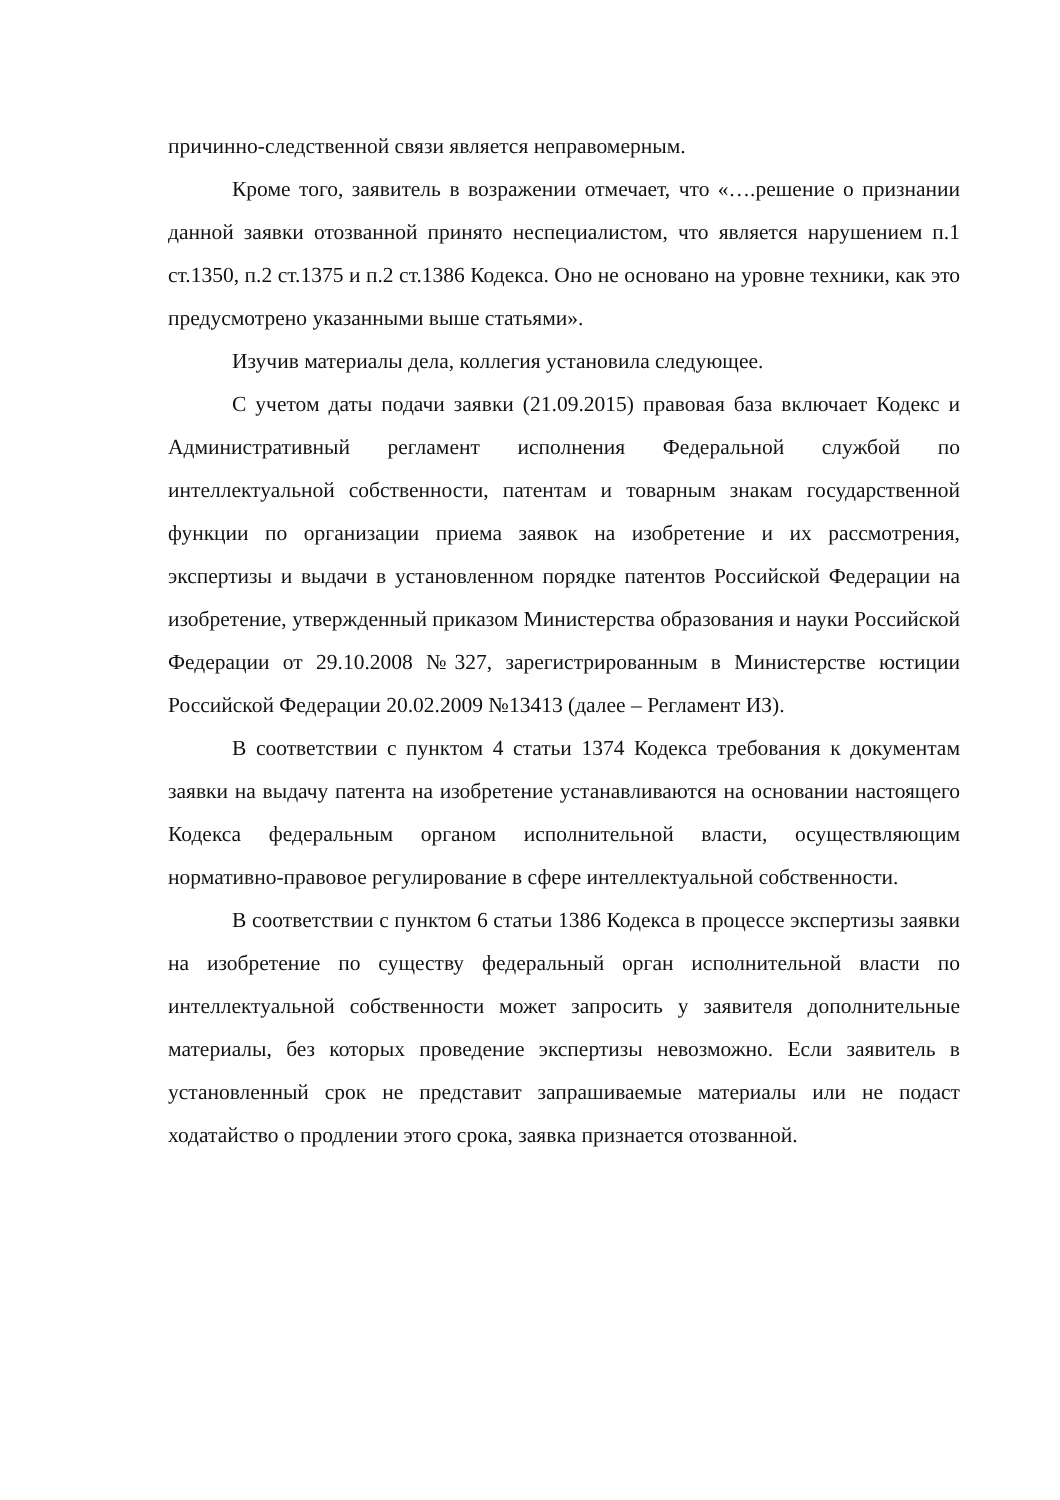причинно-следственной связи является неправомерным.
Кроме того, заявитель в возражении отмечает, что «….решение о признании данной заявки отозванной принято неспециалистом, что является нарушением п.1 ст.1350, п.2 ст.1375 и п.2 ст.1386 Кодекса. Оно не основано на уровне техники, как это предусмотрено указанными выше статьями».
Изучив материалы дела, коллегия установила следующее.
С учетом даты подачи заявки (21.09.2015) правовая база включает Кодекс и Административный регламент исполнения Федеральной службой по интеллектуальной собственности, патентам и товарным знакам государственной функции по организации приема заявок на изобретение и их рассмотрения, экспертизы и выдачи в установленном порядке патентов Российской Федерации на изобретение, утвержденный приказом Министерства образования и науки Российской Федерации от 29.10.2008 №327, зарегистрированным в Министерстве юстиции Российской Федерации 20.02.2009 №13413 (далее – Регламент ИЗ).
В соответствии с пунктом 4 статьи 1374 Кодекса требования к документам заявки на выдачу патента на изобретение устанавливаются на основании настоящего Кодекса федеральным органом исполнительной власти, осуществляющим нормативно-правовое регулирование в сфере интеллектуальной собственности.
В соответствии с пунктом 6 статьи 1386 Кодекса в процессе экспертизы заявки на изобретение по существу федеральный орган исполнительной власти по интеллектуальной собственности может запросить у заявителя дополнительные материалы, без которых проведение экспертизы невозможно. Если заявитель в установленный срок не представит запрашиваемые материалы или не подаст ходатайство о продлении этого срока, заявка признается отозванной.